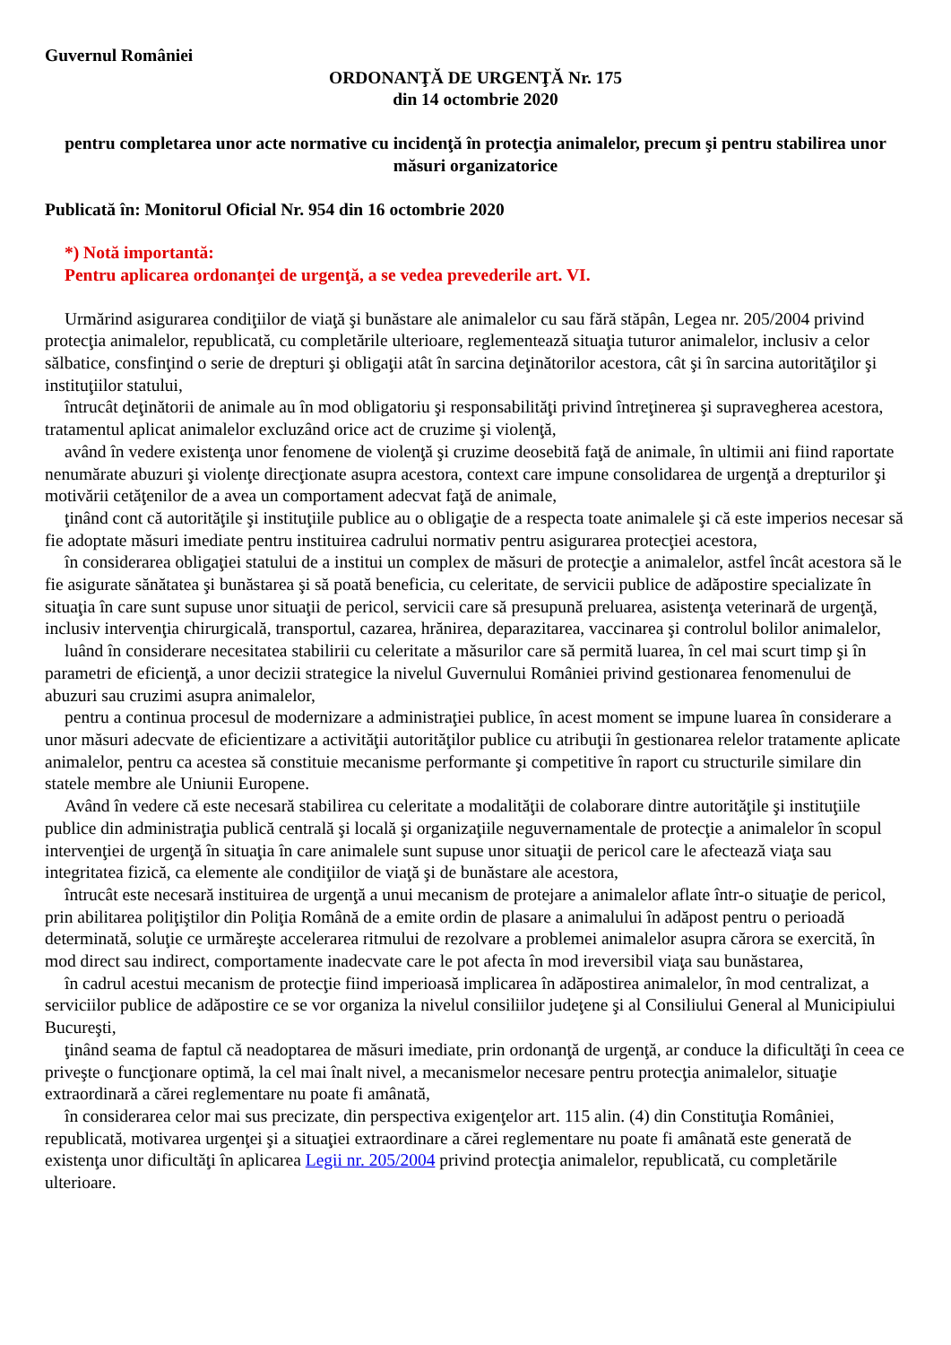Guvernul României
ORDONANŢĂ DE URGENŢĂ Nr. 175
din 14 octombrie 2020
pentru completarea unor acte normative cu incidenţă în protecţia animalelor, precum şi pentru stabilirea unor măsuri organizatorice
Publicată în: Monitorul Oficial Nr. 954 din 16 octombrie 2020
*) Notă importantă:
Pentru aplicarea ordonanţei de urgenţă, a se vedea prevederile art. VI.
Urmărind asigurarea condiţiilor de viaţă şi bunăstare ale animalelor cu sau fără stăpân, Legea nr. 205/2004 privind protecţia animalelor, republicată, cu completările ulterioare, reglementează situaţia tuturor animalelor, inclusiv a celor sălbatice, consfinţind o serie de drepturi şi obligaţii atât în sarcina deţinătorilor acestora, cât şi în sarcina autorităţilor şi instituţiilor statului,
întrucât deţinătorii de animale au în mod obligatoriu şi responsabilităţi privind întreţinerea şi supravegherea acestora, tratamentul aplicat animalelor excluzând orice act de cruzime şi violenţă,
având în vedere existenţa unor fenomene de violenţă şi cruzime deosebită faţă de animale, în ultimii ani fiind raportate nenumărate abuzuri şi violenţe direcţionate asupra acestora, context care impune consolidarea de urgenţă a drepturilor şi motivării cetăţenilor de a avea un comportament adecvat faţă de animale,
ţinând cont că autorităţile şi instituţiile publice au o obligaţie de a respecta toate animalele şi că este imperios necesar să fie adoptate măsuri imediate pentru instituirea cadrului normativ pentru asigurarea protecţiei acestora,
în considerarea obligaţiei statului de a institui un complex de măsuri de protecţie a animalelor, astfel încât acestora să le fie asigurate sănătatea şi bunăstarea şi să poată beneficia, cu celeritate, de servicii publice de adăpostire specializate în situaţia în care sunt supuse unor situaţii de pericol, servicii care să presupună preluarea, asistenţa veterinară de urgenţă, inclusiv intervenţia chirurgicală, transportul, cazarea, hrănirea, deparazitarea, vaccinarea şi controlul bolilor animalelor,
luând în considerare necesitatea stabilirii cu celeritate a măsurilor care să permită luarea, în cel mai scurt timp şi în parametri de eficienţă, a unor decizii strategice la nivelul Guvernului României privind gestionarea fenomenului de abuzuri sau cruzimi asupra animalelor,
pentru a continua procesul de modernizare a administraţiei publice, în acest moment se impune luarea în considerare a unor măsuri adecvate de eficientizare a activităţii autorităţilor publice cu atribuţii în gestionarea relelor tratamente aplicate animalelor, pentru ca acestea să constituie mecanisme performante şi competitive în raport cu structurile similare din statele membre ale Uniunii Europene.
Având în vedere că este necesară stabilirea cu celeritate a modalităţii de colaborare dintre autorităţile şi instituţiile publice din administraţia publică centrală şi locală şi organizaţiile neguvernamentale de protecţie a animalelor în scopul intervenţiei de urgenţă în situaţia în care animalele sunt supuse unor situaţii de pericol care le afectează viaţa sau integritatea fizică, ca elemente ale condiţiilor de viaţă şi de bunăstare ale acestora,
întrucât este necesară instituirea de urgenţă a unui mecanism de protejare a animalelor aflate într-o situaţie de pericol, prin abilitarea poliţiştilor din Poliţia Română de a emite ordin de plasare a animalului în adăpost pentru o perioadă determinată, soluţie ce urmăreşte accelerarea ritmului de rezolvare a problemei animalelor asupra cărora se exercită, în mod direct sau indirect, comportamente inadecvate care le pot afecta în mod ireversibil viaţa sau bunăstarea,
în cadrul acestui mecanism de protecţie fiind imperioasă implicarea în adăpostirea animalelor, în mod centralizat, a serviciilor publice de adăpostire ce se vor organiza la nivelul consiliilor judeţene şi al Consiliului General al Municipiului Bucureşti,
ţinând seama de faptul că neadoptarea de măsuri imediate, prin ordonanţă de urgenţă, ar conduce la dificultăţi în ceea ce priveşte o funcţionare optimă, la cel mai înalt nivel, a mecanismelor necesare pentru protecţia animalelor, situaţie extraordinară a cărei reglementare nu poate fi amânată,
în considerarea celor mai sus precizate, din perspectiva exigenţelor art. 115 alin. (4) din Constituţia României, republicată, motivarea urgenţei şi a situaţiei extraordinare a cărei reglementare nu poate fi amânată este generată de existenţa unor dificultăţi în aplicarea Legii nr. 205/2004 privind protecţia animalelor, republicată, cu completările ulterioare.